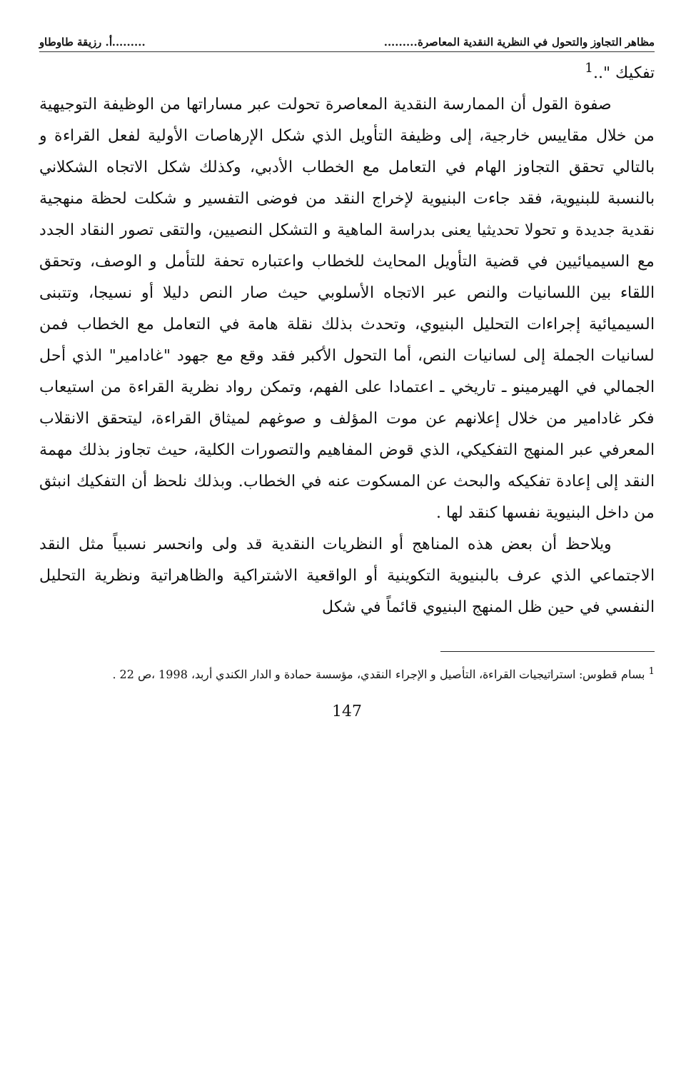مظاهر التجاوز والتحول في النظرية النقدية المعاصرة..................أ. رزيقة طاوطاو
تفكيك "..<sup>1</sup>
صفوة القول أن الممارسة النقدية المعاصرة تحولت عبر مساراتها من الوظيفة التوجيهية من خلال مقاييس خارجية، إلى وظيفة التأويل الذي شكل الإرهاصات الأولية لفعل القراءة و بالتالي تحقق التجاوز الهام في التعامل مع الخطاب الأدبي، وكذلك شكل الاتجاه الشكلاني بالنسبة للبنيوية، فقد جاءت البنيوية لإخراج النقد من فوضى التفسير و شكلت لحظة منهجية نقدية جديدة و تحولا تحديثيا يعنى بدراسة الماهية و التشكل النصيين، والتقى تصور النقاد الجدد مع السيميائيين في قضية التأويل المحايث للخطاب واعتباره تحفة للتأمل و الوصف، وتحقق اللقاء بين اللسانيات والنص عبر الاتجاه الأسلوبي حيث صار النص دليلا أو نسيجا، وتتبنى السيميائية إجراءات التحليل البنيوي، وتحدث بذلك نقلة هامة في التعامل مع الخطاب فمن لسانيات الجملة إلى لسانيات النص، أما التحول الأكبر فقد وقع مع جهود "غادامير" الذي أحل الجمالي في الهيرمينو ـ تاريخي ـ اعتمادا على الفهم، وتمكن رواد نظرية القراءة من استيعاب فكر غادامير من خلال إعلانهم عن موت المؤلف و صوغهم لميثاق القراءة، ليتحقق الانقلاب المعرفي عبر المنهج التفكيكي، الذي قوض المفاهيم والتصورات الكلية، حيث تجاوز بذلك مهمة النقد إلى إعادة تفكيكه والبحث عن المسكوت عنه في الخطاب. وبذلك نلحظ أن التفكيك انبثق من داخل البنيوية نفسها كنقد لها .
ويلاحظ أن بعض هذه المناهج أو النظريات النقدية قد ولى وانحسر نسبياً مثل النقد الاجتماعي الذي عرف بالبنيوية التكوينية أو الواقعية الاشتراكية والظاهراتية ونظرية التحليل النفسي في حين ظل المنهج البنيوي قائماً في شكل
<sup>1</sup> بسام قطوس: استراتيجيات القراءة، التأصيل و الإجراء النقدي، مؤسسة حمادة و الدار الكندي أربد، 1998 ،ص 22 .
147